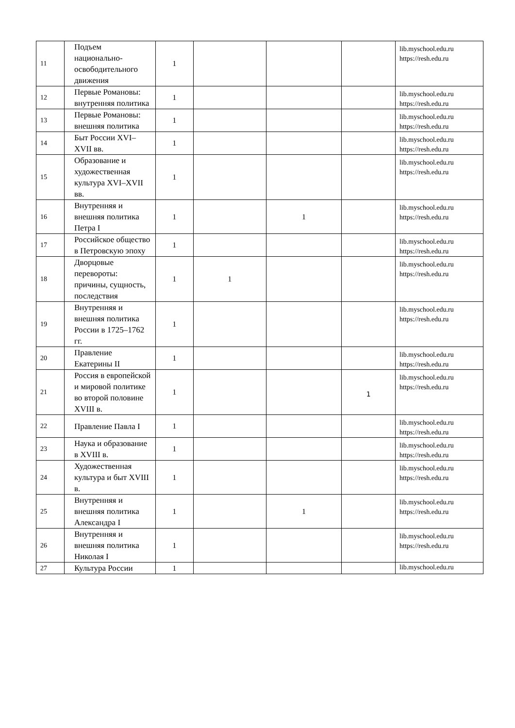| 11 | Подъем национально-освободительного движения | 1 | | | | lib.myschool.edu.ru https://resh.edu.ru |
| 12 | Первые Романовы: внутренняя политика | 1 | | | | lib.myschool.edu.ru https://resh.edu.ru |
| 13 | Первые Романовы: внешняя политика | 1 | | | | lib.myschool.edu.ru https://resh.edu.ru |
| 14 | Быт России XVI–XVII вв. | 1 | | | | lib.myschool.edu.ru https://resh.edu.ru |
| 15 | Образование и художественная культура XVI–XVII вв. | 1 | | | | lib.myschool.edu.ru https://resh.edu.ru |
| 16 | Внутренняя и внешняя политика Петра I | 1 | | 1 | | lib.myschool.edu.ru https://resh.edu.ru |
| 17 | Российское общество в Петровскую эпоху | 1 | | | | lib.myschool.edu.ru https://resh.edu.ru |
| 18 | Дворцовые перевороты: причины, сущность, последствия | 1 | 1 | | | lib.myschool.edu.ru https://resh.edu.ru |
| 19 | Внутренняя и внешняя политика России в 1725–1762 гг. | 1 | | | | lib.myschool.edu.ru https://resh.edu.ru |
| 20 | Правление Екатерины II | 1 | | | | lib.myschool.edu.ru https://resh.edu.ru |
| 21 | Россия в европейской и мировой политике во второй половине XVIII в. | 1 | | | 1 | lib.myschool.edu.ru https://resh.edu.ru |
| 22 | Правление Павла I | 1 | | | | lib.myschool.edu.ru https://resh.edu.ru |
| 23 | Наука и образование в XVIII в. | 1 | | | | lib.myschool.edu.ru https://resh.edu.ru |
| 24 | Художественная культура и быт XVIII в. | 1 | | | | lib.myschool.edu.ru https://resh.edu.ru |
| 25 | Внутренняя и внешняя политика Александра I | 1 | | 1 | | lib.myschool.edu.ru https://resh.edu.ru |
| 26 | Внутренняя и внешняя политика Николая I | 1 | | | | lib.myschool.edu.ru https://resh.edu.ru |
| 27 | Культура России | 1 | | | | lib.myschool.edu.ru |